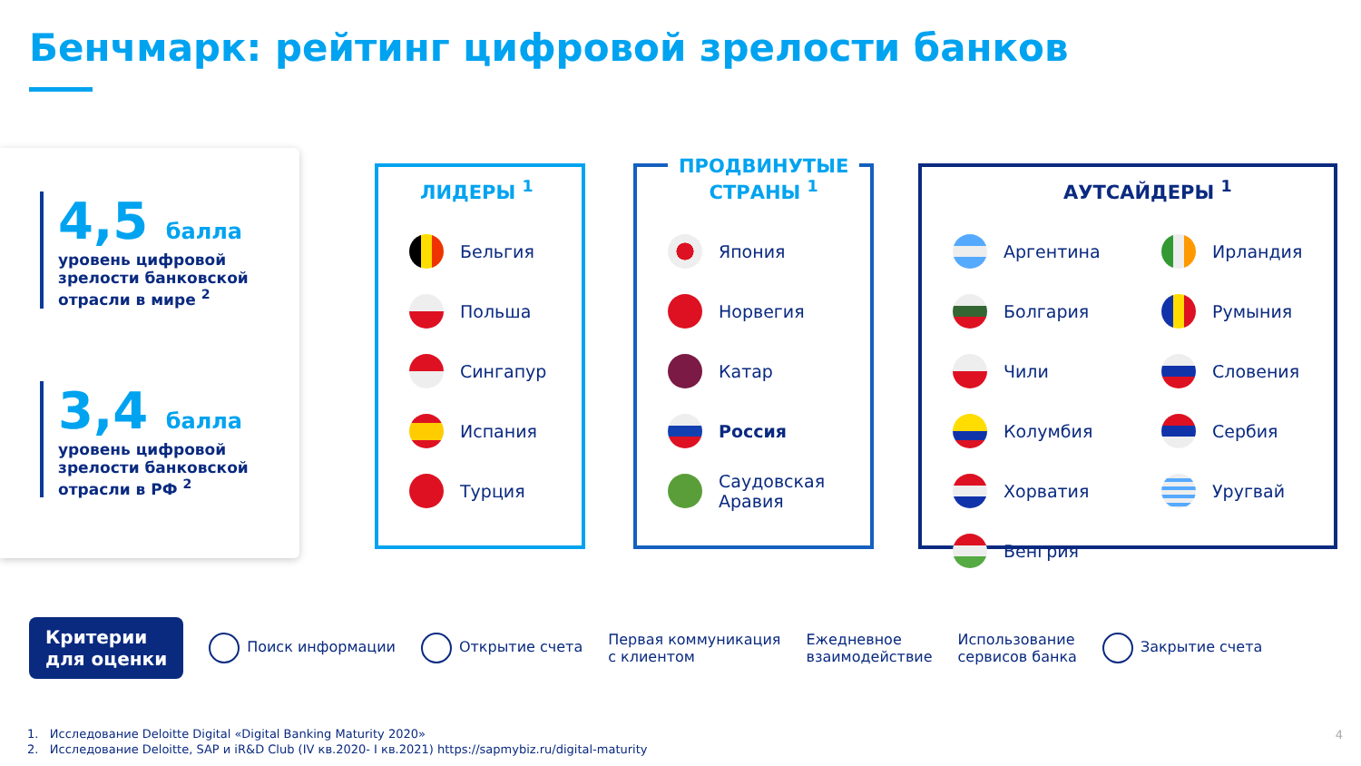Бенчмарк: рейтинг цифровой зрелости банков
4,5 балла
уровень цифровой
зрелости банковской
отрасли в мире <sup>2</sup>
3,4 балла
уровень цифровой
зрелости банковской
отрасли в РФ <sup>2</sup>
ЛИДЕРЫ <sup>1</sup>
Бельгия
Польша
Сингапур
Испания
Турция
ПРОДВИНУТЫЕ
СТРАНЫ <sup>1</sup>
Япония
Норвегия
Катар
Россия
Саудовская
Аравия
АУТСАЙДЕРЫ <sup>1</sup>
Аргентина
Ирландия
Болгария
Румыния
Чили
Словения
Колумбия
Сербия
Хорватия
Уругвай
Венгрия
Критерии
для оценки
Поиск информации Открытие счета
Первая коммуникация
с клиентом
Ежедневное
взаимодействие
Использование
сервисов банка
Закрытие счета
1. Исследование Deloitte Digital «Digital Banking Maturity 2020»
2. Исследование Deloitte, SAP и iR&D Club (IV кв.2020- I кв.2021) https://sapmybiz.ru/digital-maturity
4